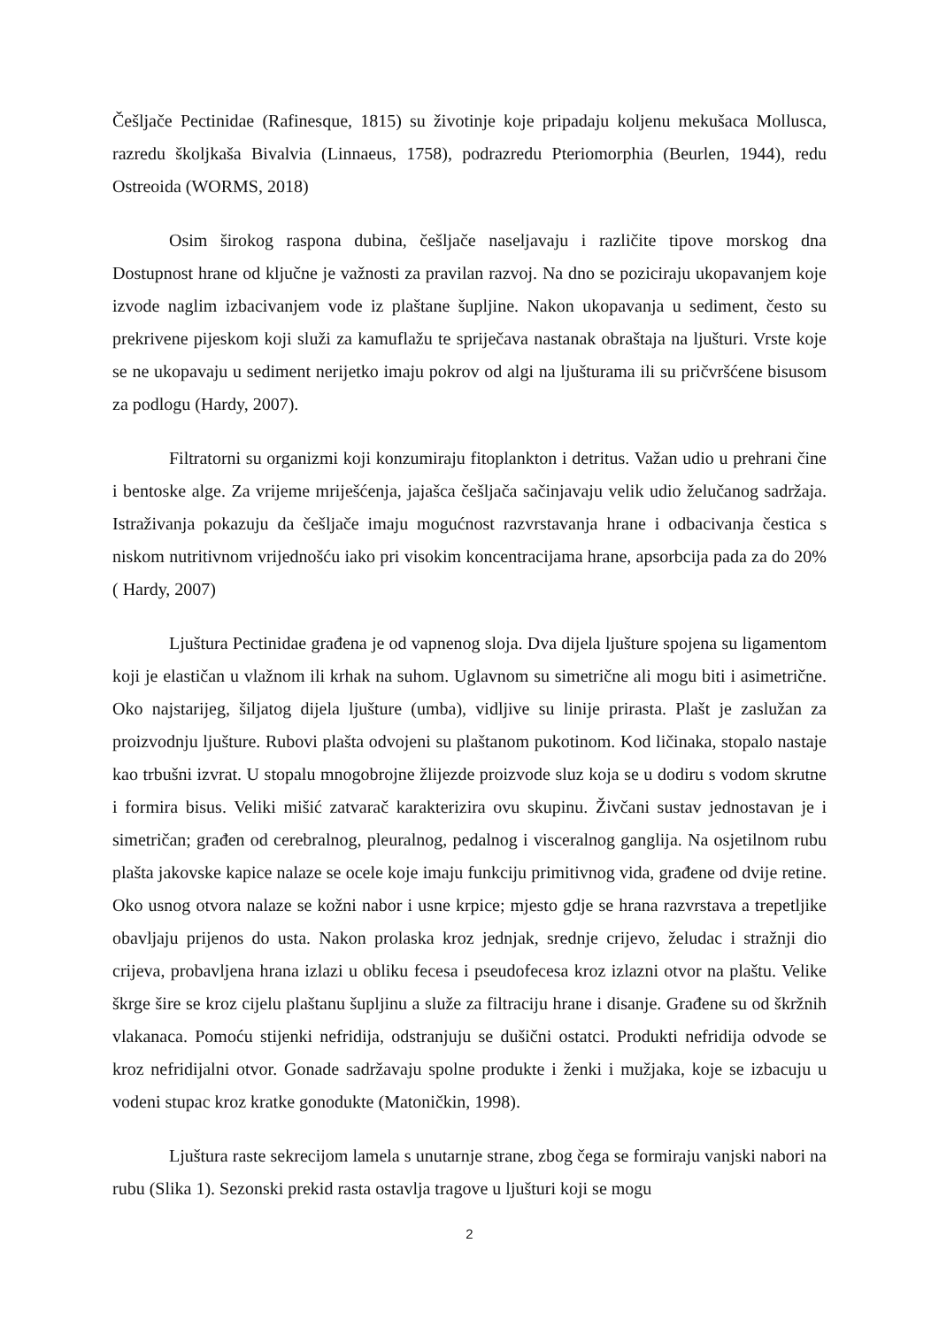Češljače Pectinidae (Rafinesque, 1815) su životinje koje pripadaju koljenu mekušaca Mollusca, razredu školjkaša Bivalvia (Linnaeus, 1758), podrazredu Pteriomorphia (Beurlen, 1944), redu Ostreoida (WORMS, 2018)
Osim širokog raspona dubina, češljače naseljavaju i različite tipove morskog dna Dostupnost hrane od ključne je važnosti za pravilan razvoj. Na dno se poziciraju ukopavanjem koje izvode naglim izbacivanjem vode iz plaštane šupljine. Nakon ukopavanja u sediment, često su prekrivene pijeskom koji služi za kamuflažu te spriječava nastanak obraštaja na ljušturi. Vrste koje se ne ukopavaju u sediment nerijetko imaju pokrov od algi na ljušturama ili su pričvršćene bisusom za podlogu (Hardy, 2007).
Filtratorni su organizmi koji konzumiraju fitoplankton i detritus. Važan udio u prehrani čine i bentoske alge. Za vrijeme mriješćenja, jajašca češljača sačinjavaju velik udio želučanog sadržaja. Istraživanja pokazuju da češljače imaju mogućnost razvrstavanja hrane i odbacivanja čestica s niskom nutritivnom vrijednošću iako pri visokim koncentracijama hrane, apsorbcija pada za do 20% ( Hardy, 2007)
Ljuštura Pectinidae građena je od vapnenog sloja. Dva dijela ljušture spojena su ligamentom koji je elastičan u vlažnom ili krhak na suhom. Uglavnom su simetrične ali mogu biti i asimetrične. Oko najstarijeg, šiljatog dijela ljušture (umba), vidljive su linije prirasta. Plašt je zaslužan za proizvodnju ljušture. Rubovi plašta odvojeni su plaštanom pukotinom. Kod ličinaka, stopalo nastaje kao trbušni izvrat. U stopalu mnogobrojne žlijezde proizvode sluz koja se u dodiru s vodom skrutne i formira bisus. Veliki mišić zatvarač karakterizira ovu skupinu. Živčani sustav jednostavan je i simetričan; građen od cerebralnog, pleuralnog, pedalnog i visceralnog ganglija. Na osjetilnom rubu plašta jakovske kapice nalaze se ocele koje imaju funkciju primitivnog vida, građene od dvije retine. Oko usnog otvora nalaze se kožni nabor i usne krpice; mjesto gdje se hrana razvrstava a trepetljike obavljaju prijenos do usta. Nakon prolaska kroz jednjak, srednje crijevo, želudac i stražnji dio crijeva, probavljena hrana izlazi u obliku fecesa i pseudofecesa kroz izlazni otvor na plaštu. Velike škrge šire se kroz cijelu plaštanu šupljinu a služe za filtraciju hrane i disanje. Građene su od škržnih vlakanaca. Pomoću stijenki nefridija, odstranjuju se dušični ostatci. Produkti nefridija odvode se kroz nefridijalni otvor. Gonade sadržavaju spolne produkte i ženki i mužjaka, koje se izbacuju u vodeni stupac kroz kratke gonodukte (Matoničkin, 1998).
Ljuštura raste sekrecijom lamela s unutarnje strane, zbog čega se formiraju vanjski nabori na rubu (Slika 1). Sezonski prekid rasta ostavlja tragove u ljušturi koji se mogu
2